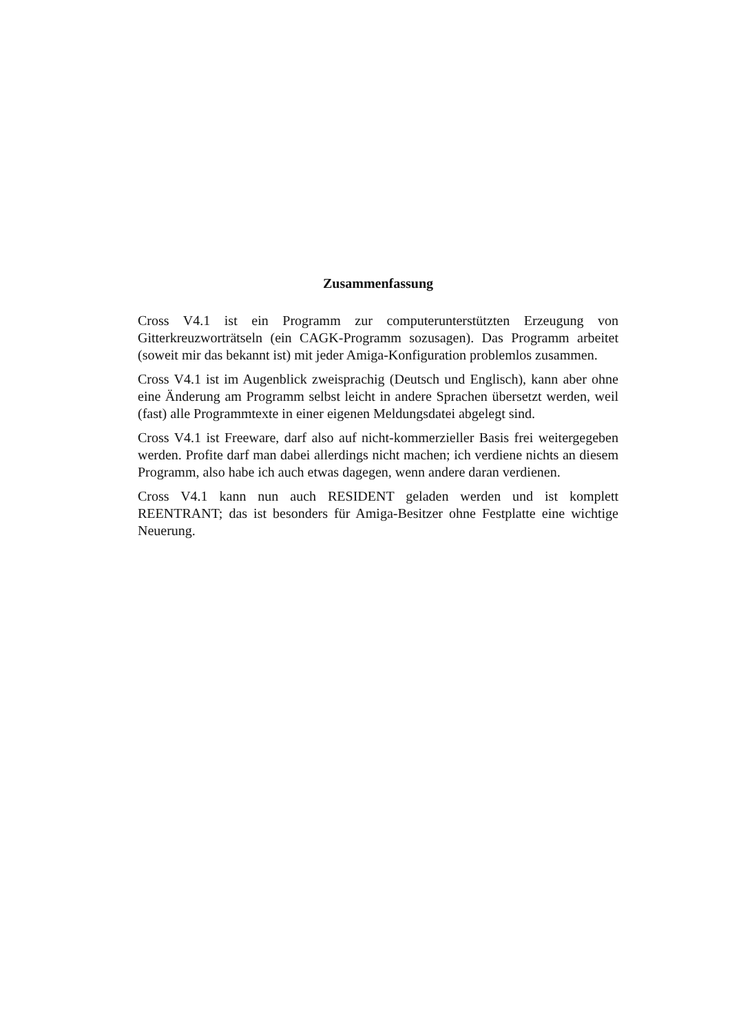Zusammenfassung
Cross V4.1 ist ein Programm zur computerunterstützten Erzeugung von Gitterkreuzworträtseln (ein CAGK-Programm sozusagen). Das Programm arbeitet (soweit mir das bekannt ist) mit jeder Amiga-Konfiguration problemlos zusammen.
Cross V4.1 ist im Augenblick zweisprachig (Deutsch und Englisch), kann aber ohne eine Änderung am Programm selbst leicht in andere Sprachen übersetzt werden, weil (fast) alle Programmtexte in einer eigenen Meldungsdatei abgelegt sind.
Cross V4.1 ist Freeware, darf also auf nicht-kommerzieller Basis frei weitergegeben werden. Profite darf man dabei allerdings nicht machen; ich verdiene nichts an diesem Programm, also habe ich auch etwas dagegen, wenn andere daran verdienen.
Cross V4.1 kann nun auch RESIDENT geladen werden und ist komplett REENTRANT; das ist besonders für Amiga-Besitzer ohne Festplatte eine wichtige Neuerung.